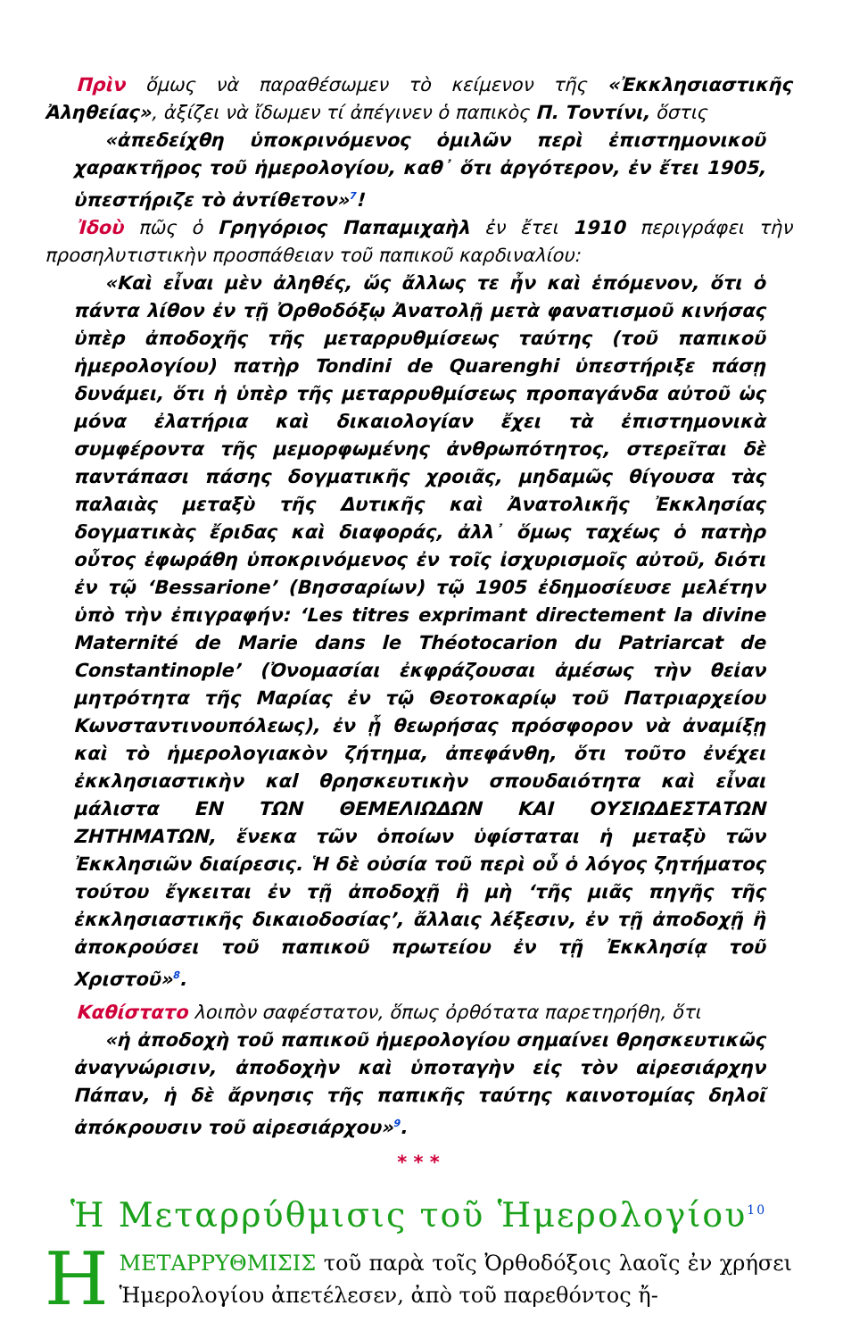Πρὶν ὅμως νὰ παραθέσωμεν τὸ κείμενον τῆς «Ἐκκλησιαστικῆς Ἀληθείας», ἀξίζει νὰ ἴδωμεν τί ἀπέγινεν ὁ παπικὸς Π. Τοντίνι, ὅστις
«ἀπεδείχθη ὑποκρινόμενος ὁμιλῶν περὶ ἐπιστημονικοῦ χαρακτῆρος τοῦ ἡμερολογίου, καθ᾽ ὅτι ἀργότερον, ἐν ἔτει 1905, ὑπεστήριζε τὸ ἀντίθετον»<sup>7</sup>!
Ἰδοὺ πῶς ὁ Γρηγόριος Παπαμιχαὴλ ἐν ἔτει 1910 περιγράφει τὴν προσηλυτιστικὴν προσπάθειαν τοῦ παπικοῦ καρδιναλίου:
«Καὶ εἶναι μὲν ἀληθές, ὥς ἄλλως τε ἦν καὶ ἑπόμενον, ὅτι ὁ πάντα λίθον ἐν τῇ Ὀρθοδόξῳ Ἀνατολῇ μετὰ φανατισμοῦ κινήσας ὑπὲρ ἀποδοχῆς τῆς μεταρρυθμίσεως ταύτης (τοῦ παπικοῦ ἡμερολογίου) πατὴρ Tondini de Quarenghi ὑπεστήριξε πάσῃ δυνάμει, ὅτι ἡ ὑπὲρ τῆς μεταρρυθμίσεως προπαγάνδα αὐτοῦ ὡς μόνα ἐλατήρια καὶ δικαιολογίαν ἔχει τὰ ἐπιστημονικὰ συμφέροντα τῆς μεμορφωμένης ἀνθρωπότητος, στερεῖται δὲ παντάπασι πάσης δογματικῆς χροιᾶς, μηδαμῶς θίγουσα τὰς παλαιὰς μεταξὺ τῆς Δυτικῆς καὶ Ἀνατολικῆς Ἐκκλησίας δογματικὰς ἔριδας καὶ διαφοράς, ἀλλ᾽ ὅμως ταχέως ὁ πατὴρ οὗτος ἐφωράθη ὑποκρινόμενος ἐν τοῖς ἰσχυρισμοῖς αὐτοῦ, διότι ἐν τῷ ‘Bessarione’ (Βησσαρίων) τῷ 1905 ἐδημοσίευσε μελέτην ὑπὸ τὴν ἐπιγραφήν: ‘Les titres exprimant directement la divine Maternité de Marie dans le Théotocarion du Patriarcat de Constantinople’ (Ὀνομασίαι ἐκφράζουσαι ἀμέσως τὴν θεἰαν μητρότητα τῆς Μαρίας ἐν τῷ Θεοτοκαρίῳ τοῦ Πατριαρχείου Κωνσταντινουπόλεως), ἐν ᾗ θεωρήσας πρόσφορον νὰ ἀναμίξῃ καὶ τὸ ἡμερολογιακὸν ζήτημα, ἀπεφάνθη, ὅτι τοῦτο ἐνέχει ἐκκλησιαστικὴν καl θρησκευτικὴν σπουδαιότητα καὶ εἶναι μάλιστα ΕΝ ΤΩΝ ΘΕΜΕΛΙΩΔΩΝ ΚΑΙ ΟΥΣΙΩΔΕΣΤΑΤΩΝ ΖΗΤΗΜΑΤΩΝ, ἕνεκα τῶν ὁποίων ὑφίσταται ἡ μεταξὺ τῶν Ἐκκλησιῶν διαίρεσις. Ἡ δὲ οὐσία τοῦ περὶ οὗ ὁ λόγος ζητήματος τούτου ἔγκειται ἐν τῇ ἀποδοχῇ ἢ μὴ ‘τῆς μιᾶς πηγῆς τῆς ἐκκλησιαστικῆς δικαιοδοσίας’, ἄλλαις λέξεσιν, ἐν τῇ ἀποδοχῇ ἢ ἀποκρούσει τοῦ παπικοῦ πρωτείου ἐν τῇ Ἐκκλησίᾳ τοῦ Χριστοῦ»<sup>8</sup>.
Καθίστατο λοιπὸν σαφέστατον, ὅπως ὀρθότατα παρετηρήθη, ὅτι
«ἡ ἀποδοχὴ τοῦ παπικοῦ ἡμερολογίου σημαίνει θρησκευτικῶς ἀναγνώρισιν, ἀποδοχὴν καὶ ὑποταγὴν εἰς τὸν αἱρεσιάρχην Πάπαν, ἡ δὲ ἄρνησις τῆς παπικῆς ταύτης καινοτομίας δηλοῖ ἀπόκρουσιν τοῦ αἱρεσιάρχου»<sup>9</sup>.
* * *
Ἡ Μεταρρύθμισις τοῦ Ἡμερολογίου<sup>10</sup>
ΗΜΕΤΑΡΡΥΘΜΙΣΙΣ τοῦ παρὰ τοῖς Ὀρθοδόξοις λαοῖς ἐν χρήσει Ἡμερολογίου ἀπετέλεσεν, ἀπὸ τοῦ παρεθόντος ἤ-